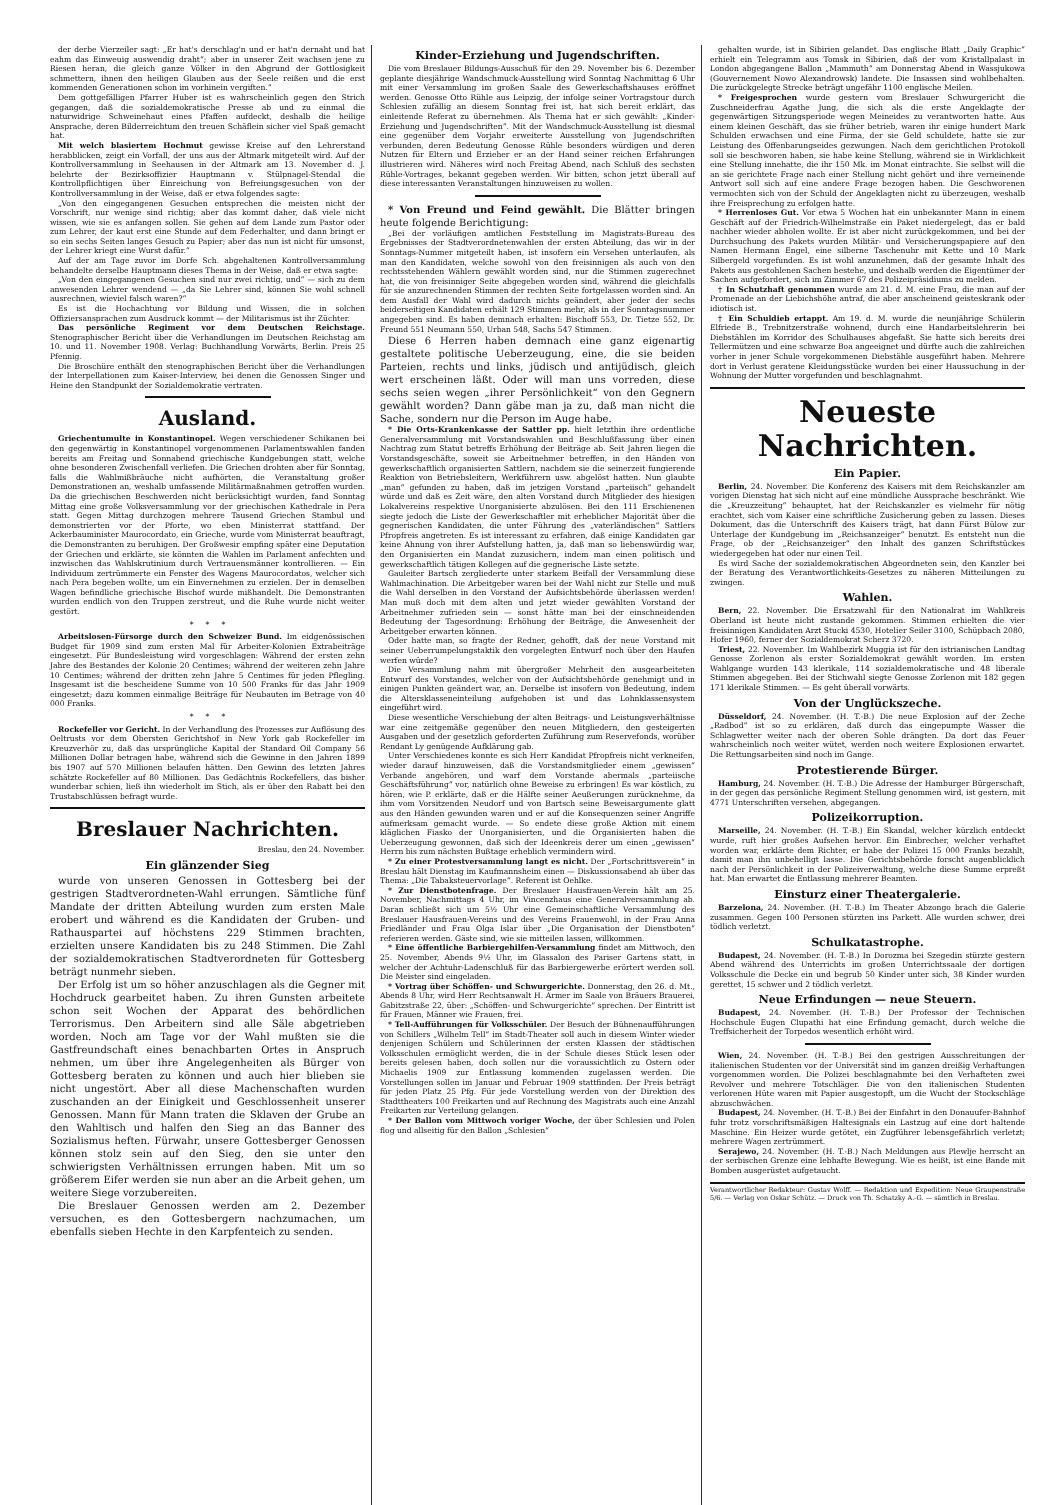der derbe Vierzeiler sagt: „Er hat's derschlag'n und er hat'n dernaht und hat eahm das Einweuig auswendig draht“; aber in unserer Zeit wachsen jene zu Riesen heran, die gleich ganze Völker in den Abgrund der Gottlosigkeit schmettern, ihnen den heiligen Glauben aus der Seele reißen und die erst kommenden Generationen schon im vorhinein vergiften.“
Dem gottgefälligen Pfarrer Huber ist es wahrscheinlich gegen den Strich gegangen, daß die sozialdemokratische Presse ab und zu einmal die naturwidrige Schweinehaut eines Pfaffen aufdeckt, deshalb die heilige Ansprache, deren Bilderreichtum den treuen Schäflein sicher viel Spaß gemacht hat.
Mit welch blasiertem Hochmut gewisse Kreise auf den Lehrerstand herabblicken, zeigt ein Vorfall, der uns aus der Altmark mitgeteilt wird. Auf der Kontrollversammlung in Seehausen in der Altmark am 13. November d. J. belehrte der Bezirksoffizier Hauptmann v. Stülpnagel-Stendal die Kontrollpflichtigen über Einreichung von Befreiungsgesuchen von der Kontrollversammlung in der Weise, daß er etwa folgendes sagte:
„Von den eingegangenen Gesuchen entsprechen die meisten nicht der Vorschrift, nur wenige sind richtig; aber das kommt daher, daß viele nicht wissen, wie sie es anfangen sollen. Sie gehen auf dem Lande zum Pastor oder zum Lehrer, der kaut erst eine Stunde auf dem Federhalter, und dann bringt er so ein sechs Seiten langes Gesuch zu Papier; aber das nun ist nicht für umsonst, der Lehrer kriegt eine Wurst dafür.“
Auf der am Tage zuvor im Dorfe Sch. abgehaltenen Kontrollversammlung behandelte derselbe Hauptmann dieses Thema in der Weise, daß er etwa sagte:
„Von den eingegangenen Gesuchen sind nur zwei richtig, und“ — sich zu dem anwesenden Lehrer wendend — „da Sie Lehrer sind, können Sie wohl schnell ausrechnen, wieviel falsch waren?“
Es ist die Hochachtung vor Bildung und Wissen, die in solchen Offiziersansprachen zum Ausdruck kommt — der Militarismus ist ihr Züchter.
Das persönliche Regiment vor dem Deutschen Reichstage. Stenographischer Bericht über die Verhandlungen im Deutschen Reichstag am 10. und 11. November 1908. Verlag: Buchhandlung Vorwärts, Berlin. Preis 25 Pfennig.
Die Broschüre enthält den stenographischen Bericht über die Verhandlungen der Interpellationen zum Kaiser-Interview, bei denen die Genossen Singer und Heine den Standpunkt der Sozialdemokratie vertraten.
Ausland.
Griechentumulte in Konstantinopel. Wegen verschiedener Schikanen bei den gegenwärtig in Konstantinopel vorgenommenen Parlamentswahlen fanden bereits am Freitag und Sonnabend griechische Kundgebungen statt, welche ohne besonderen Zwischenfall verliefen. Die Griechen drohten aber für Sonntag, falls die Wahlmißbräuche nicht aufhörten, die Veranstaltung großer Demonstrationen an, weshalb umfassende Militärmaßnahmen getroffen wurden. Da die griechischen Beschwerden nicht berücksichtigt wurden, fand Sonntag Mittag eine große Volksversammlung vor der griechischen Kathedrale in Pera statt. Gegen Mittag durchzogen mehrere Tausend Griechen Stambul und demonstrierten vor der Pforte, wo eben Ministerrat stattfand. Der Ackerbauminister Maurocordato, ein Grieche, wurde vom Ministerrat beauftragt, die Demonstranten zu beruhigen. Der Großwesir empfing später eine Deputation der Griechen und erklärte, sie könnten die Wahlen im Parlament anfechten und inzwischen das Wahlskrutinium durch Vertrauensmänner kontrollieren. — Ein Individuum zertrümmerte ein Fenster des Wagens Maurocordatos, welcher sich nach Pera begeben wollte, um ein Einvernehmen zu erzielen. Der in demselben Wagen befindliche griechische Bischof wurde mißhandelt. Die Demonstranten wurden endlich von den Truppen zerstreut, und die Ruhe wurde nicht weiter gestört.
* * *
Arbeitslosen-Fürsorge durch den Schweizer Bund. Im eidgenössischen Budget für 1909 sind zum ersten Mal für Arbeiter-Kolonien Extrabeiträge eingesetzt. Für Bundesleistung wird vorgeschlagen: Während der ersten zehn Jahre des Bestandes der Kolonie 20 Centimes; während der weiteren zehn Jahre 10 Centimes; während der dritten zehn Jahre 5 Centimes für jeden Pflegling. Insgesamt ist die bescheidene Summe von 10 500 Franks für das Jahr 1909 eingesetzt; dazu kommen einmalige Beiträge für Neubauten im Betrage von 40 000 Franks.
* * *
Rockefeller vor Gericht. In der Verhandlung des Prozesses zur Auflösung des Oeltrusts vor dem Obersten Gerichtshof in New York gab Rockefeller im Kreuzverhör zu, daß das ursprüngliche Kapital der Standard Oil Company 56 Millionen Dollar betragen habe, während sich die Gewinne in den Jahren 1899 bis 1907 auf 570 Millionen belaufen hätten. Den Gewinn des letzten Jahres schätzte Rockefeller auf 80 Millionen. Das Gedächtnis Rockefellers, das bisher wunderbar schien, ließ ihn wiederholt im Stich, als er über den Rabatt bei den Trustabschlüssen befragt wurde.
Breslauer Nachrichten.
Breslau, den 24. November.
Ein glänzender Sieg
wurde von unseren Genossen in Gottesberg bei der gestrigen Stadtverordneten-Wahl errungen. Sämtliche fünf Mandate der dritten Abteilung wurden zum ersten Male erobert und während es die Kandidaten der Gruben- und Rathauspartei auf höchstens 229 Stimmen brachten, erzielten unsere Kandidaten bis zu 248 Stimmen. Die Zahl der sozialdemokratischen Stadtverordneten für Gottesberg beträgt nunmehr sieben.
Der Erfolg ist um so höher anzuschlagen als die Gegner mit Hochdruck gearbeitet haben. Zu ihren Gunsten arbeitete schon seit Wochen der Apparat des behördlichen Terrorismus. Den Arbeitern sind alle Säle abgetrieben worden. Noch am Tage vor der Wahl mußten sie die Gastfreundschaft eines benachbarten Ortes in Anspruch nehmen, um über ihre Angelegenheiten als Bürger von Gottesberg beraten zu können und auch hier blieben sie nicht ungestört. Aber all diese Machenschaften wurden zuschanden an der Einigkeit und Geschlossenheit unserer Genossen. Mann für Mann traten die Sklaven der Grube an den Wahltisch und halfen den Sieg an das Banner des Sozialismus heften. Fürwahr, unsere Gottesberger Genossen können stolz sein auf den Sieg, den sie unter den schwierigsten Verhältnissen errungen haben. Mit um so größerem Eifer werden sie nun aber an die Arbeit gehen, um weitere Siege vorzubereiten.
Die Breslauer Genossen werden am 2. Dezember versuchen, es den Gottesbergern nachzumachen, um ebenfalls sieben Hechte in den Karpfenteich zu senden.
Kinder-Erziehung und Jugendschriften.
Die vom Breslauer Bildungs-Ausschuß für den 29. November bis 6. Dezember geplante diesjährige Wandschmuck-Ausstellung wird Sonntag Nachmittag 6 Uhr mit einer Versammlung im großen Saale des Gewerkschaftshauses eröffnet werden. Genosse Otto Rühle aus Leipzig, der infolge seiner Vortragstour durch Schlesien zufällig an diesem Sonntag frei ist, hat sich bereit erklärt, das einleitende Referat zu übernehmen. Als Thema hat er sich gewählt: „Kinder-Erziehung und Jugendschriften“. Mit der Wandschmuck-Ausstellung ist diesmal eine gegenüber dem Vorjahr erweiterte Ausstellung von Jugendschriften verbunden, deren Bedeutung Genosse Rühle besonders würdigen und deren Nutzen für Eltern und Erzieher er an der Hand seiner reichen Erfahrungen illustrieren wird. Näheres wird noch Freitag Abend, nach Schluß des sechsten Rühle-Vortrages, bekannt gegeben werden. Wir bitten, schon jetzt überall auf diese interessanten Veranstaltungen hinzuweisen zu wollen.
* Von Freund und Feind gewählt. Die Blätter bringen heute folgende Berichtigung:
„Bei der vorläufigen amtlichen Feststellung im Magistrats-Bureau des Ergebnisses der Stadtverordnetenwahlen der ersten Abteilung, das wir in der Sonntags-Nummer mitgeteilt haben, ist insofern ein Versehen unterlaufen, als man den Kandidaten, welche sowohl von den freisinnigen als auch von den rechtsstehenden Wählern gewählt worden sind, nur die Stimmen zugerechnet hat, die von freisinniger Seite abgegeben worden sind, während die gleichfalls für sie anzurechnenden Stimmen der rechten Seite fortgelassen worden sind. An dem Ausfall der Wahl wird dadurch nichts geändert, aber jeder der sechs beiderseitigen Kandidaten erhält 129 Stimmen mehr, als in der Sonntagsnummer angegeben sind. Es haben demnach erhalten: Bischoff 553, Dr. Tietze 552, Dr. Freund 551 Neumann 550, Urban 548, Sachs 547 Stimmen.
Diese 6 Herren haben demnach eine ganz eigenartig gestaltete politische Ueberzeugung, eine, die sie beiden Parteien, rechts und links, jüdisch und antijüdisch, gleich wert erscheinen läßt. Oder will man uns vorreden, diese sechs seien wegen „ihrer Persönlichkeit“ von den Gegnern gewählt worden? Dann gäbe man ja zu, daß man nicht die Sache, sondern nur die Person im Auge habe.
* Die Orts-Krankenkasse der Sattler pp. hielt letzthin ihre ordentliche Generalversammlung mit Vorstandswahlen und Beschlußfassung über einen Nachtrag zum Statut betreffs Erhöhung der Beiträge ab. Seit Jahren liegen die Vorstandsgeschäfte, soweit sie Arbeitnehmer betreffen, in den Händen von gewerkschaftlich organisierten Sattlern, nachdem sie die seinerzeit fungierende Reaktion von Betriebsleitern, Werkführern usw. abgelöst hatten. Nun glaubte „man“ gefunden zu haben, daß im jetzigen Vorstand „parteiisch“ gehandelt würde und daß es Zeit wäre, den alten Vorstand durch Mitglieder des hiesigen Lokalvereins respektive Unorganisierte abzulösen. Bei den 111 Erschienenen siegte jedoch die Liste der Gewerkschaftler mit erheblicher Majorität über die gegnerischen Kandidaten, die unter Führung des „vaterländischen“ Sattlers Pfropfreis angetreten. Es ist interessant zu erfahren, daß einige Kandidaten gar keine Ahnung von ihrer Aufstellung hatten, ja, daß man so liebenswürdig war, den Organisierten ein Mandat zuzusichern, indem man einen politisch und gewerkschaftlich tätigen Kollegen auf die gegnerische Liste setzte.
Gauleiter Bartsch zergliederte unter starkem Beifall der Versammlung diese Wahlmachination. Die Arbeitgeber waren bei der Wahl nicht zur Stelle und muß die Wahl derselben in den Vorstand der Aufsichtsbehörde überlassen werden! Man muß doch mit dem alten und jetzt wieder gewählten Vorstand der Arbeitnehmer zufrieden sein — sonst hätte man bei der einschneidenden Bedeutung der Tagesordnung: Erhöhung der Beiträge, die Anwesenheit der Arbeitgeber erwarten können.
Oder hatte man, so fragte der Redner, gehofft, daß der neue Vorstand mit seiner Ueberrumpelungstaktik den vorgelegten Entwurf noch über den Haufen werfen würde?
Die Versammlung nahm mit übergroßer Mehrheit den ausgearbeiteten Entwurf des Vorstandes, welcher von der Aufsichtsbehörde genehmigt und in einigen Punkten geändert war, an. Derselbe ist insofern von Bedeutung, indem die Altersklasseneinteilung aufgehoben ist und das Lohnklassensystem eingeführt wird.
Diese wesentliche Verschiebung der alten Beitrags- und Leistungsverhältnisse war eine zeitgemäße gegenüber den neuen Mitgliedern, den gesteigerten Ausgaben und der gesetzlich geforderten Zuführung zum Reservefonds, worüber Rendant Ly genügende Aufklärung gab.
Unter Verschiedenes konnte es sich Herr Kandidat Pfropfreis nicht verkneifen, wieder darauf hinzuweisen, daß die Vorstandsmitglieder einem „gewissen“ Verbande angehören, und warf dem Vorstande abermals „parteiische Geschäftsführung“ vor, natürlich ohne Beweise zu erbringen! Es war köstlich, zu hören, wie P. erklärte, daß er die Hälfte seiner Aeußerungen zurücknehme, da ihm vom Vorsitzenden Neudorf und von Bartsch seine Beweisargumente glatt aus den Händen gewunden waren und er auf die Konsequenzen seiner Angriffe aufmerksam gemacht wurde. — So endete diese große Aktion mit einem kläglichen Fiasko der Unorganisierten, und die Organisierten haben die Ueberzeugung gewonnen, daß sich der Ideenkreis derer um einen „gewissen“ Herrn bis zum nächsten Bußtage erheblich vermindern wird.
* Zu einer Protestversammlung langt es nicht. Der „Fortschrittsverein“ in Breslau hält Dienstag im Kaufmannsheim einen — Diskussionsabend ab über das Thema: „Die Tabaksteuervorlage“. Referent ist Oehlke.
* Zur Dienstbotenfrage. Der Breslauer Hausfrauen-Verein hält am 25. November, Nachmittags 4 Uhr, im Vincenzhaus eine Generalversammlung ab. Daran schließt sich um 5½ Uhr eine Gemeinschaftliche Versammlung des Breslauer Hausfrauen-Vereins und des Vereins Frauenwohl, in der Frau Anna Friedländer und Frau Olga Islar über „Die Organisation der Dienstboten“ referieren werden. Gäste sind, wie sie mitteilen lassen, willkommen.
* Eine öffentliche Barbiergehilfen-Versammlung findet am Mittwoch, den 25. November, Abends 9½ Uhr, im Glassalon des Pariser Gartens statt, in welcher der Achtuhr-Ladenschluß für das Barbiergewerbe erörtert werden soll. Die Meister sind eingeladen.
* Vortrag über Schöffen- und Schwurgerichte. Donnerstag, den 26. d. Mt., Abends 8 Uhr, wird Herr Rechtsanwalt H. Armer im Saale von Bräuers Brauerei, Gabitzstraße 22, über: „Schöffen- und Schwurgerichte“ sprechen. Der Eintritt ist für Frauen, Männer wie Frauen, frei.
* Tell-Aufführungen für Volksschüler. Der Besuch der Bühnenaufführungen von Schillers „Wilhelm Tell“ im Stadt-Theater soll auch in diesem Winter wieder denjenigen Schülern und Schülerinnen der ersten Klassen der städtischen Volksschulen ermöglicht werden, die in der Schule dieses Stück lesen oder bereits gelesen haben, doch sollen nur die voraussichtlich zu Ostern oder Michaelis 1909 zur Entlassung kommenden zugelassen werden. Die Vorstellungen sollen im Januar und Februar 1909 stattfinden. Der Preis beträgt für jeden Platz 25 Pfg. Für jede Vorstellung werden von der Direktion des Stadttheaters 100 Freikarten und auf Rechnung des Magistrats auch eine Anzahl Freikarten zur Verteilung gelangen.
* Der Ballon vom Mittwoch voriger Woche, der über Schlesien und Polen flog und allseitig für den Ballon „Schlesien“
gehalten wurde, ist in Sibirien gelandet. Das englische Blatt „Daily Graphic“ erhielt ein Telegramm aus Tomsk in Sibirien, daß der vom Kristallpalast in London abgegangene Ballon „Mammuth“ am Donnerstag Abend in Wassjukowa (Gouvernement Nowo Alexandrowsk) landete. Die Insassen sind wohlbehalten. Die zurückgelegte Strecke beträgt ungefähr 1100 englische Meilen.
* Freigesprochen wurde gestern vom Breslauer Schwurgericht die Zuschneiderfrau Agathe Jung, die sich als die erste Angeklagte der gegenwärtigen Sitzungsperiode wegen Meineides zu verantworten hatte. Aus einem kleinen Geschäft, das sie früher betrieb, waren ihr einige hundert Mark Schulden erwachsen und eine Firma, der sie Geld schuldete, hatte sie zur Leistung des Offenbarungseides gezwungen. Nach dem gerichtlichen Protokoll soll sie beschworen haben, sie habe keine Stellung, während sie in Wirklichkeit eine Stellung innehatte, die ihr 150 Mk. im Monat eintrachte. Sie selbst will die an sie gerichtete Frage nach einer Stellung nicht gehört und ihre verneinende Antwort soll sich auf eine andere Frage bezogen haben. Die Geschworenen vermochten sich von der Schuld der Angeklagten nicht zu überzeugen, weshalb ihre Freisprechung zu erfolgen hatte.
* Herrenloses Gut. Vor etwa 5 Wochen hat ein unbekannter Mann in einem Geschäft auf der Friedrich-Wilhelmstraße ein Paket niedergelegt, das er bald nachher wieder abholen wollte. Er ist aber nicht zurückgekommen, und bei der Durchsuchung des Pakets wurden Militär- und Versicherungspapiere auf den Namen Hermann Engel, eine silberne Taschenuhr mit Kette und 10 Mark Silbergeld vorgefunden. Es ist wohl anzunehmen, daß der gesamte Inhalt des Pakets aus gestohlenen Sachen bestehe, und deshalb werden die Eigentümer der Sachen aufgefordert, sich im Zimmer 67 des Polizeipräsidiums zu melden.
† In Schutzhaft genommen wurde am 21. d. M. eine Frau, die man auf der Promenade an der Liebichshöhe antraf, die aber anscheinend geisteskrank oder idiotisch ist.
† Ein Schuldieb ertappt. Am 19. d. M. wurde die neunjährige Schülerin Elfriede B., Trebnitzerstraße wohnend, durch eine Handarbeitslehrerin bei Diebstählen im Korridor des Schulhauses abgefaßt. Sie hatte sich bereits drei Tellermützen und eine schwarze Boa angeeignet und dürfte auch die zahlreichen vorher in jener Schule vorgekommenen Diebstähle ausgeführt haben. Mehrere dort in Verlust geratene Kleidungsstücke wurden bei einer Haussuchung in der Wohnung der Mutter vorgefunden und beschlagnahmt.
Neueste Nachrichten.
Ein Papier.
Berlin, 24. November. Die Konferenz des Kaisers mit dem Reichskanzler am vorigen Dienstag hat sich nicht auf eine mündliche Aussprache beschränkt. Wie die „Kreuzzeitung“ behauptet, hat der Reichskanzler es vielmehr für nötig erachtet, sich vom Kaiser eine schriftliche Zusicherung geben zu lassen. Dieses Dokument, das die Unterschrift des Kaisers trägt, hat dann Fürst Bülow zur Unterlage der Kundgebung im „Reichsanzeiger“ benutzt. Es entsteht nun die Frage, ob der „Reichsanzeiger“ den Inhalt des ganzen Schriftstückes wiedergegeben hat oder nur einen Teil.
Es wird Sache der sozialdemokratischen Abgeordneten sein, den Kanzler bei der Beratung des Verantwortlichkeits-Gesetzes zu näheren Mitteilungen zu zwingen.
Wahlen.
Bern, 22. November. Die Ersatzwahl für den Nationalrat im Wahlkreis Oberland ist heute nicht zustande gekommen. Stimmen erhielten die vier freisinnigen Kandidaten Arzt Stucki 4530, Hotelier Seiler 3100, Schüpbach 2080, Hofer 1960, ferner der Sozialdemokrat Scherz 3720.
Triest, 22. November. Im Wahlbezirk Muggia ist für den istrianischen Landtag Genosse Zorlenon als erster Sozialdemokrat gewählt worden. Im ersten Wahlgange wurden 143 klerikale, 114 sozialdemokratische und 48 liberale Stimmen abgegeben. Bei der Stichwahl siegte Genosse Zorlenon mit 182 gegen 171 klerikale Stimmen. — Es geht überall vorwärts.
Von der Unglückszeche.
Düsseldorf, 24. November. (H. T.-B.) Die neue Explosion auf der Zeche „Radbod“ ist so zu erklären, daß durch das eingepumpte Wasser die Schlagwetter weiter nach der oberen Sohle drängten. Da dort das Feuer wahrscheinlich noch weiter wütet, werden noch weitere Explosionen erwartet. Die Rettungsarbeiten sind noch im Gange.
Protestierende Bürger.
Hamburg, 24. November. (H. T.-B.) Die Adresse der Hamburger Bürgerschaft, in der gegen das persönliche Regiment Stellung genommen wird, ist gestern, mit 4771 Unterschriften versehen, abgegangen.
Polizeikorruption.
Marseille, 24. November. (H. T.-B.) Ein Skandal, welcher kürzlich entdeckt wurde, ruft hier großes Aufsehen hervor. Ein Einbrecher, welcher verhaftet worden war, erklärte dem Richter, er habe der Polizei 15 000 Franks bezahlt, damit man ihn unbehelligt lasse. Die Gerichtsbehörde forscht augenblicklich nach der Persönlichkeit in der Polizeiverwaltung, welche diese Summe erpreßt hat. Man erwartet die Entlassung mehrerer Beamten.
Einsturz einer Theatergalerie.
Barzelona, 24. November. (H. T.-B.) Im Theater Abzongo brach die Galerie zusammen. Gegen 100 Personen stürzten ins Parkett. Alle wurden schwer, drei tödlich verletzt.
Schulkatastrophe.
Budapest, 24. November. (H. T.-B.) In Dorozma bei Szegedin stürzte gestern Abend während des Unterrichts im großen Unterrichtssaale der dortigen Volksschule die Decke ein und begrub 50 Kinder unter sich, 38 Kinder wurden gerettet, 15 schwer und 2 tödlich verletzt.
Neue Erfindungen — neue Steuern.
Budapest, 24. November. (H. T.-B.) Der Professor der Technischen Hochschule Eugen Clupathi hat eine Erfindung gemacht, durch welche die Treffsicherheit der Torpedos wesentlich erhöht wird.
Wien, 24. November. (H. T.-B.) Bei den gestrigen Ausschreitungen der italienischen Studenten vor der Universität sind im ganzen dreißig Verhaftungen vorgenommen worden. Die Polizei beschlagnahmte bei den Verhafteten zwei Revolver und mehrere Totschläger. Die von den italienischen Studenten verlorenen Hüte waren mit Papier ausgestopft, um die Wucht der Stockschläge abzuschwächen.
Budapest, 24. November. (H. T.-B.) Bei der Einfahrt in den Donauufer-Bahnhof fuhr trotz vorschriftsmäßigen Haltesignals ein Lastzug auf eine dort haltende Maschine. Ein Heizer wurde getötet, ein Zugführer lebensgefährlich verletzt; mehrere Wagen zertrümmert.
Serajewo, 24. November. (H. T.-B.) Nach Meldungen aus Plewlje herrscht an der serbischen Grenze eine lebhafte Bewegung. Wie es heißt, ist eine Bande mit Bomben ausgerüstet aufgetaucht.
Verantwortlicher Redakteur: Gustav Wolff. — Redaktion und Expedition: Neue Graupenstraße 5/6. — Verlag von Oskar Schütz. — Druck von Th. Schatzky A.-G. — sämtlich in Breslau.